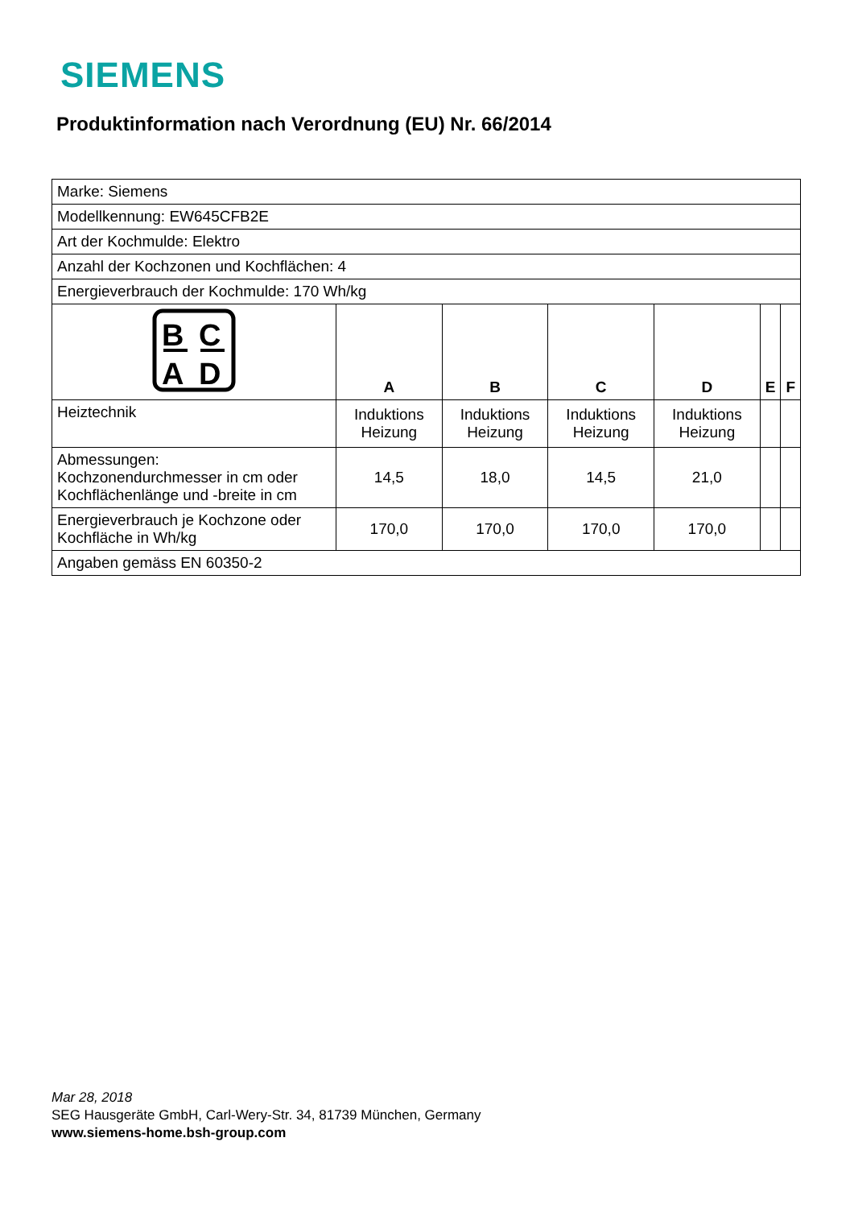SIEMENS
Produktinformation nach Verordnung (EU) Nr. 66/2014
| Marke: Siemens | | | | | | |
| Modellkennung: EW645CFB2E | | | | | | |
| Art der Kochmulde: Elektro | | | | | | |
| Anzahl der Kochzonen und Kochflächen: 4 | | | | | | |
| Energieverbrauch der Kochmulde: 170 Wh/kg | | | | | | |
| B C A D | A | B | C | D | E | F |
| Heiztechnik | Induktions Heizung | Induktions Heizung | Induktions Heizung | Induktions Heizung | | |
| Abmessungen: Kochzonendurchmesser in cm oder Kochflächenlänge und -breite in cm | 14,5 | 18,0 | 14,5 | 21,0 | | |
| Energieverbrauch je Kochzone oder Kochfläche in Wh/kg | 170,0 | 170,0 | 170,0 | 170,0 | | |
| Angaben gemäss EN 60350-2 | | | | | | |
Mar 28, 2018
SEG Hausgeräte GmbH, Carl-Wery-Str. 34, 81739 München, Germany
www.siemens-home.bsh-group.com